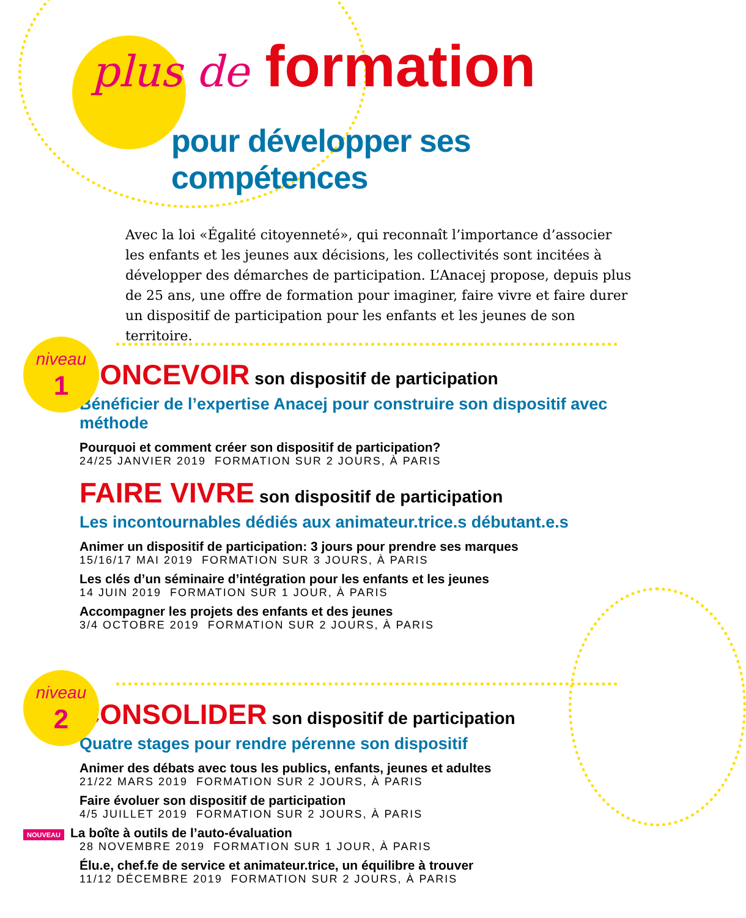plus de formation
pour développer ses compétences
Avec la loi «Égalité citoyenneté», qui reconnaît l’importance d’associer les enfants et les jeunes aux décisions, les collectivités sont incitées à développer des démarches de participation. L’Anacej propose, depuis plus de 25 ans, une offre de formation pour imaginer, faire vivre et faire durer un dispositif de participation pour les enfants et les jeunes de son territoire.
niveau
1
CONCEVOIR son dispositif de participation
Bénéficier de l’expertise Anacej pour construire son dispositif avec méthode
Pourquoi et comment créer son dispositif de participation?
24/25 JANVIER 2019 FORMATION SUR 2 JOURS, À PARIS
FAIRE VIVRE son dispositif de participation
Les incontournables dédiés aux animateur.trice.s débutant.e.s
Animer un dispositif de participation: 3 jours pour prendre ses marques
15/16/17 MAI 2019 FORMATION SUR 3 JOURS, À PARIS
Les clés d’un séminaire d’intégration pour les enfants et les jeunes
14 JUIN 2019 FORMATION SUR 1 JOUR, À PARIS
Accompagner les projets des enfants et des jeunes
3/4 OCTOBRE 2019 FORMATION SUR 2 JOURS, À PARIS
niveau
2
CONSOLIDER son dispositif de participation
Quatre stages pour rendre pérenne son dispositif
Animer des débats avec tous les publics, enfants, jeunes et adultes
21/22 MARS 2019 FORMATION SUR 2 JOURS, À PARIS
Faire évoluer son dispositif de participation
4/5 JUILLET 2019 FORMATION SUR 2 JOURS, À PARIS
NOUVEAU La boîte à outils de l’auto-évaluation
28 NOVEMBRE 2019 FORMATION SUR 1 JOUR, À PARIS
Élu.e, chef.fe de service et animateur.trice, un équilibre à trouver
11/12 DÉCEMBRE 2019 FORMATION SUR 2 JOURS, À PARIS